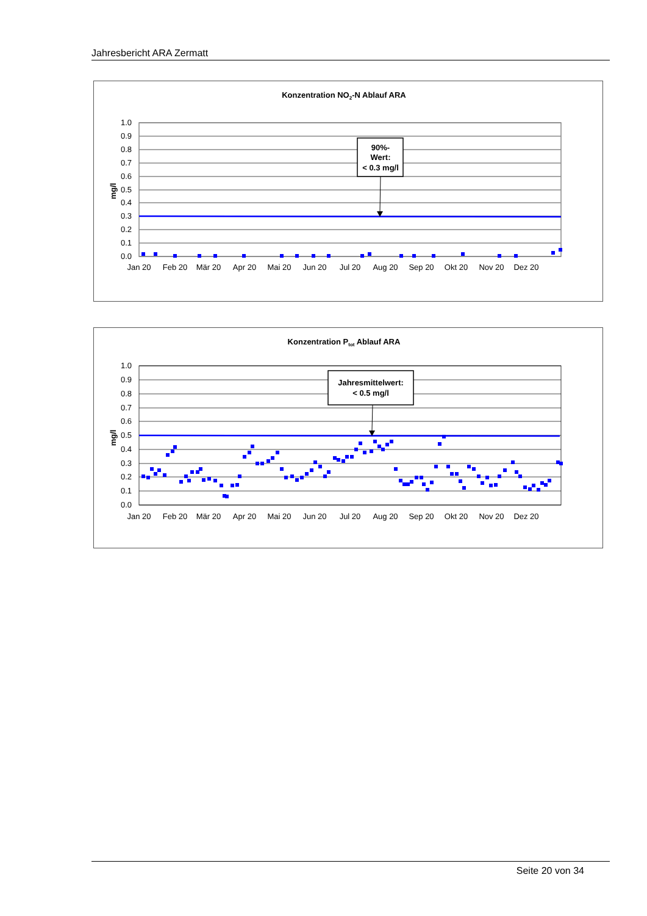Jahresbericht ARA Zermatt
Konzentration NO2-N Ablauf ARA
mg/l
1.0
0.9
0.8
0.7
0.6
0.5
0.4
0.3
0.2
0.1
0.0
Jan 20
Feb 20
Mär 20
Apr 20
Mai 20
Jun 20
Jul 20
Aug 20
Sep 20
Okt 20
Nov 20
Dez 20
90%-
Wert:
< 0.3 mg/l
Konzentration Ptot Ablauf ARA
mg/l
1.0
0.9
0.8
0.7
0.6
0.5
0.4
0.3
0.2
0.1
0.0
Jan 20
Feb 20
Mär 20
Apr 20
Mai 20
Jun 20
Jul 20
Aug 20
Sep 20
Okt 20
Nov 20
Dez 20
Jahresmittelwert:
< 0.5 mg/l
Seite 20 von 34